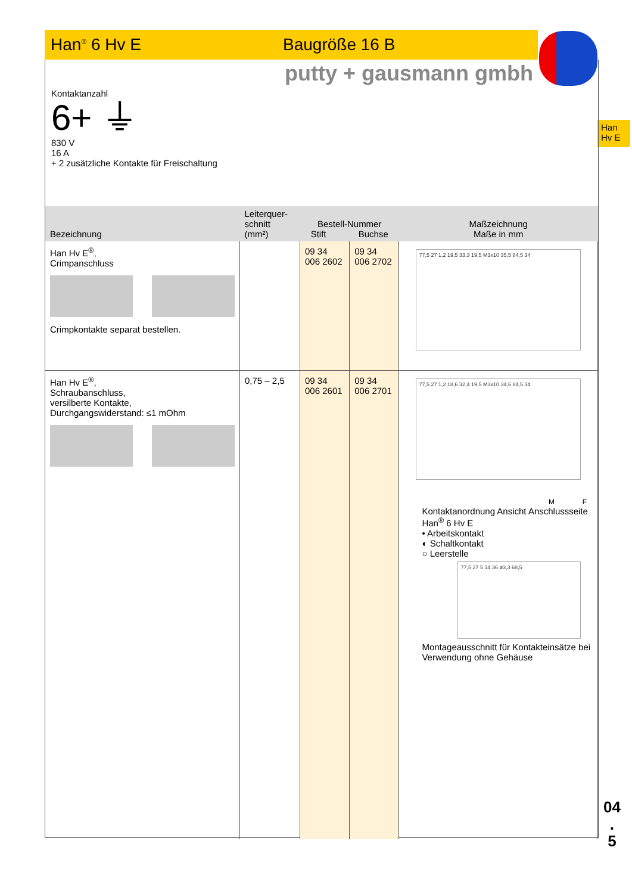Han<sup>®</sup> 6 Hv E Baugröße 16 B
putty + gausmann gmbh
Han
Hv E
04
.
5
Kontaktanzahl
6+ ⏚
830 V
16 A
+ 2 zusätzliche Kontakte für Freischaltung
| Bezeichnung | Leiterquer- schnitt (mm²) | Bestell-Nummer Stift Buchse | | Maßzeichnung Maße in mm |
| --- | --- | --- | --- | --- |
| Han Hv E<sup>®</sup>, Crimpanschluss Crimpkontakte separat bestellen. | | 09 34 006 2602 | 09 34 006 2702 | 77,5 27 1,2 19,5 33,3 19,5 M3x10 35,5 84,5 34 |
| Han Hv E<sup>®</sup>, Schraubanschluss, versilberte Kontakte, Durchgangswiderstand: ≤1 mOhm | 0,75 – 2,5 | 09 34 006 2601 | 09 34 006 2701 | 77,5 27 1,2 18,6 32,4 19,5 M3x10 34,6 84,5 34 M F Kontaktanordnung Ansicht Anschlussseite Han<sup>®</sup> 6 Hv E • Arbeitskontakt ◐ Schaltkontakt ○ Leerstelle 77,5 27 5 14 36 ø3,3 68,5 Montageausschnitt für Kontakteinsätze bei Verwendung ohne Gehäuse |